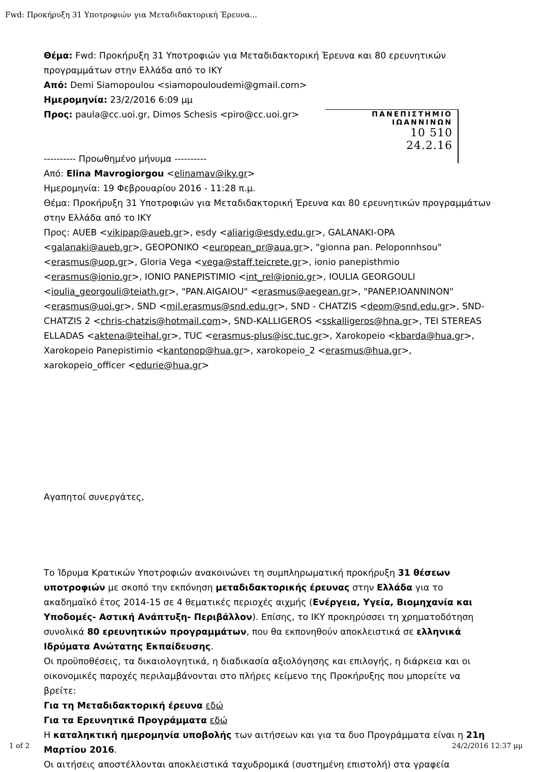Fwd: Προκήρυξη 31 Υποτροφιών για Μεταδιδακτορική Έρευνα...
ΠΑΝΕΠΙΣΤΗΜΙΟ
ΙΩΑΝΝΙΝΩΝ
10 510
24.2.16
Θέμα: Fwd: Προκήρυξη 31 Υποτροφιών για Μεταδιδακτορική Έρευνα και 80 ερευνητικών προγραμμάτων στην Ελλάδα από το ΙΚΥ
Από: Demi Siamopoulou <siamopouloudemi@gmail.com>
Ημερομηνία: 23/2/2016 6:09 μμ
Προς: paula@cc.uoi.gr, Dimos Schesis <piro@cc.uoi.gr>
---------- Προωθημένο μήνυμα ----------
Από: Elina Mavrogiorgou <elinamav@iky.gr>
Ημερομηνία: 19 Φεβρουαρίου 2016 - 11:28 π.μ.
Θέμα: Προκήρυξη 31 Υποτροφιών για Μεταδιδακτορική Έρευνα και 80 ερευνητικών προγραμμάτων στην Ελλάδα από το ΙΚΥ
Προς: AUEB <vikipap@aueb.gr>, esdy <aliarig@esdy.edu.gr>, GALANAKI-OPA <galanaki@aueb.gr>, GEOPONIKO <european_pr@aua.gr>, "gionna pan. Peloponnhsou" <erasmus@uop.gr>, Gloria Vega <vega@staff.teicrete.gr>, ionio panepisthmio <erasmus@ionio.gr>, IONIO PANEPISTIMIO <int_rel@ionio.gr>, IOULIA GEORGOULI <ioulia_georgouli@teiath.gr>, "PAN.AIGAIOU" <erasmus@aegean.gr>, "PANEP.IOANNINON" <erasmus@uoi.gr>, SND <mil.erasmus@snd.edu.gr>, SND - CHATZIS <deom@snd.edu.gr>, SND-CHATZIS 2 <chris-chatzis@hotmail.com>, SND-KALLIGEROS <sskalligeros@hna.gr>, TEI STEREAS ELLADAS <aktena@teihal.gr>, TUC <erasmus-plus@isc.tuc.gr>, Xarokopeio <kbarda@hua.gr>, Xarokopeio Panepistimio <kantonop@hua.gr>, xarokopeio_2 <erasmus@hua.gr>, xarokopeio_officer <edurie@hua.gr>
Αγαπητοί συνεργάτες,
Το Ίδρυμα Κρατικών Υποτροφιών ανακοινώνει τη συμπληρωματική προκήρυξη 31 θέσεων υποτροφιών με σκοπό την εκπόνηση μεταδιδακτορικής έρευνας στην Ελλάδα για το ακαδημαϊκό έτος 2014-15 σε 4 θεματικές περιοχές αιχμής (Ενέργεια, Υγεία, Βιομηχανία και Υποδομές- Αστική Ανάπτυξη- Περιβάλλον). Επίσης, το ΙΚΥ προκηρύσσει τη χρηματοδότηση συνολικά 80 ερευνητικών προγραμμάτων, που θα εκπονηθούν αποκλειστικά σε ελληνικά Ιδρύματα Ανώτατης Εκπαίδευσης.
Οι προϋποθέσεις, τα δικαιολογητικά, η διαδικασία αξιολόγησης και επιλογής, η διάρκεια και οι οικονομικές παροχές περιλαμβάνονται στο πλήρες κείμενο της Προκήρυξης που μπορείτε να βρείτε:
Για τη Μεταδιδακτορική έρευνα εδώ
Για τα Ερευνητικά Προγράμματα εδώ
Η καταληκτική ημερομηνία υποβολής των αιτήσεων και για τα δυο Προγράμματα είναι η 21η Μαρτίου 2016.
Οι αιτήσεις αποστέλλονται αποκλειστικά ταχυδρομικά (συστημένη επιστολή) στα γραφεία
1 of 2 24/2/2016 12:37 μμ